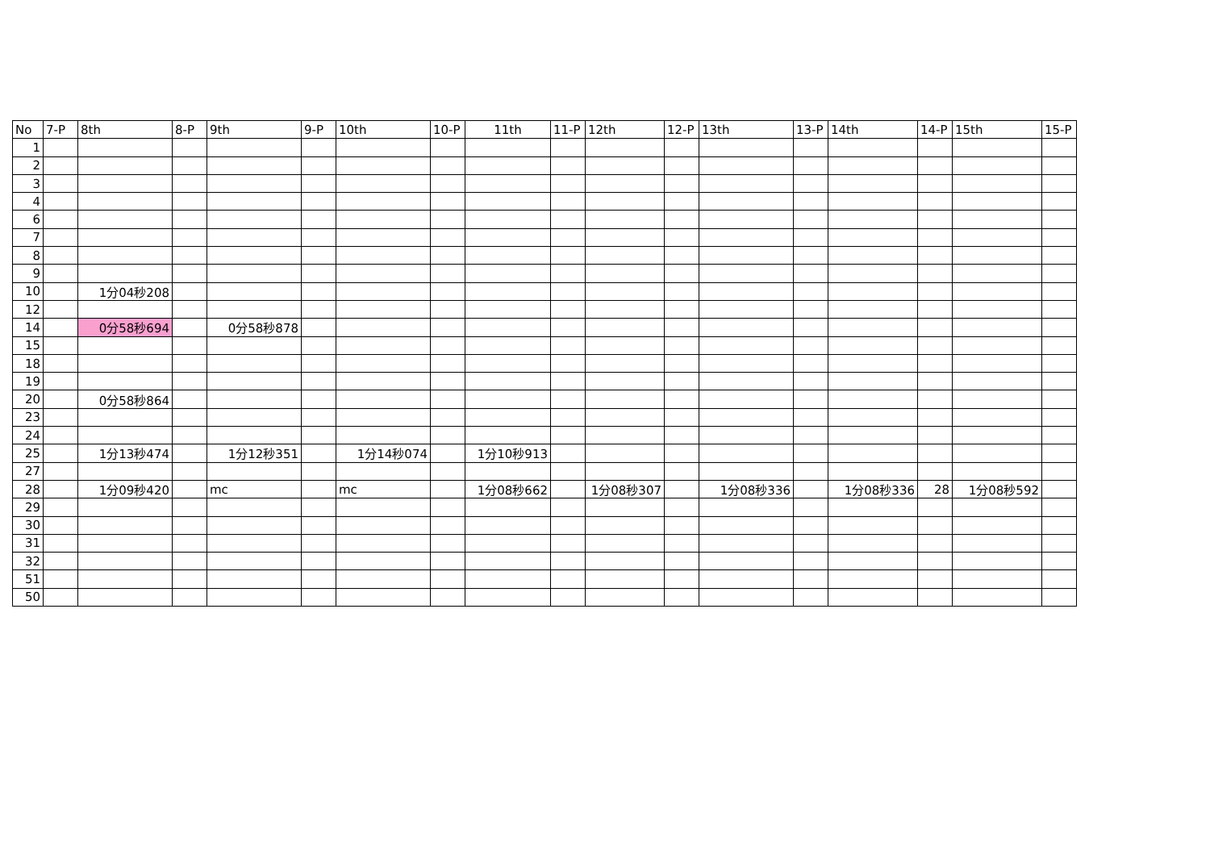| No | 7-P | 8th | 8-P | 9th | 9-P | 10th | 10-P | 11th | 11-P | 12th | 12-P | 13th | 13-P | 14th | 14-P | 15th | 15-P |
| --- | --- | --- | --- | --- | --- | --- | --- | --- | --- | --- | --- | --- | --- | --- | --- | --- | --- |
| 1 | | | | | | | | | | | | | | | | | |
| 2 | | | | | | | | | | | | | | | | | |
| 3 | | | | | | | | | | | | | | | | | |
| 4 | | | | | | | | | | | | | | | | | |
| 6 | | | | | | | | | | | | | | | | | |
| 7 | | | | | | | | | | | | | | | | | |
| 8 | | | | | | | | | | | | | | | | | |
| 9 | | | | | | | | | | | | | | | | | |
| 10 | | 1分04秒208 | | | | | | | | | | | | | | | |
| 12 | | | | | | | | | | | | | | | | | |
| 14 | | 0分58秒694 | | 0分58秒878 | | | | | | | | | | | | | |
| 15 | | | | | | | | | | | | | | | | | |
| 18 | | | | | | | | | | | | | | | | | |
| 19 | | | | | | | | | | | | | | | | | |
| 20 | | 0分58秒864 | | | | | | | | | | | | | | | |
| 23 | | | | | | | | | | | | | | | | | |
| 24 | | | | | | | | | | | | | | | | | |
| 25 | | 1分13秒474 | | 1分12秒351 | | 1分14秒074 | | 1分10秒913 | | | | | | | | | |
| 27 | | | | | | | | | | | | | | | | | |
| 28 | | 1分09秒420 | | mc | | mc | | 1分08秒662 | | 1分08秒307 | | 1分08秒336 | | 1分08秒336 | 28 | 1分08秒592 | |
| 29 | | | | | | | | | | | | | | | | | |
| 30 | | | | | | | | | | | | | | | | | |
| 31 | | | | | | | | | | | | | | | | | |
| 32 | | | | | | | | | | | | | | | | | |
| 51 | | | | | | | | | | | | | | | | | |
| 50 | | | | | | | | | | | | | | | | | |